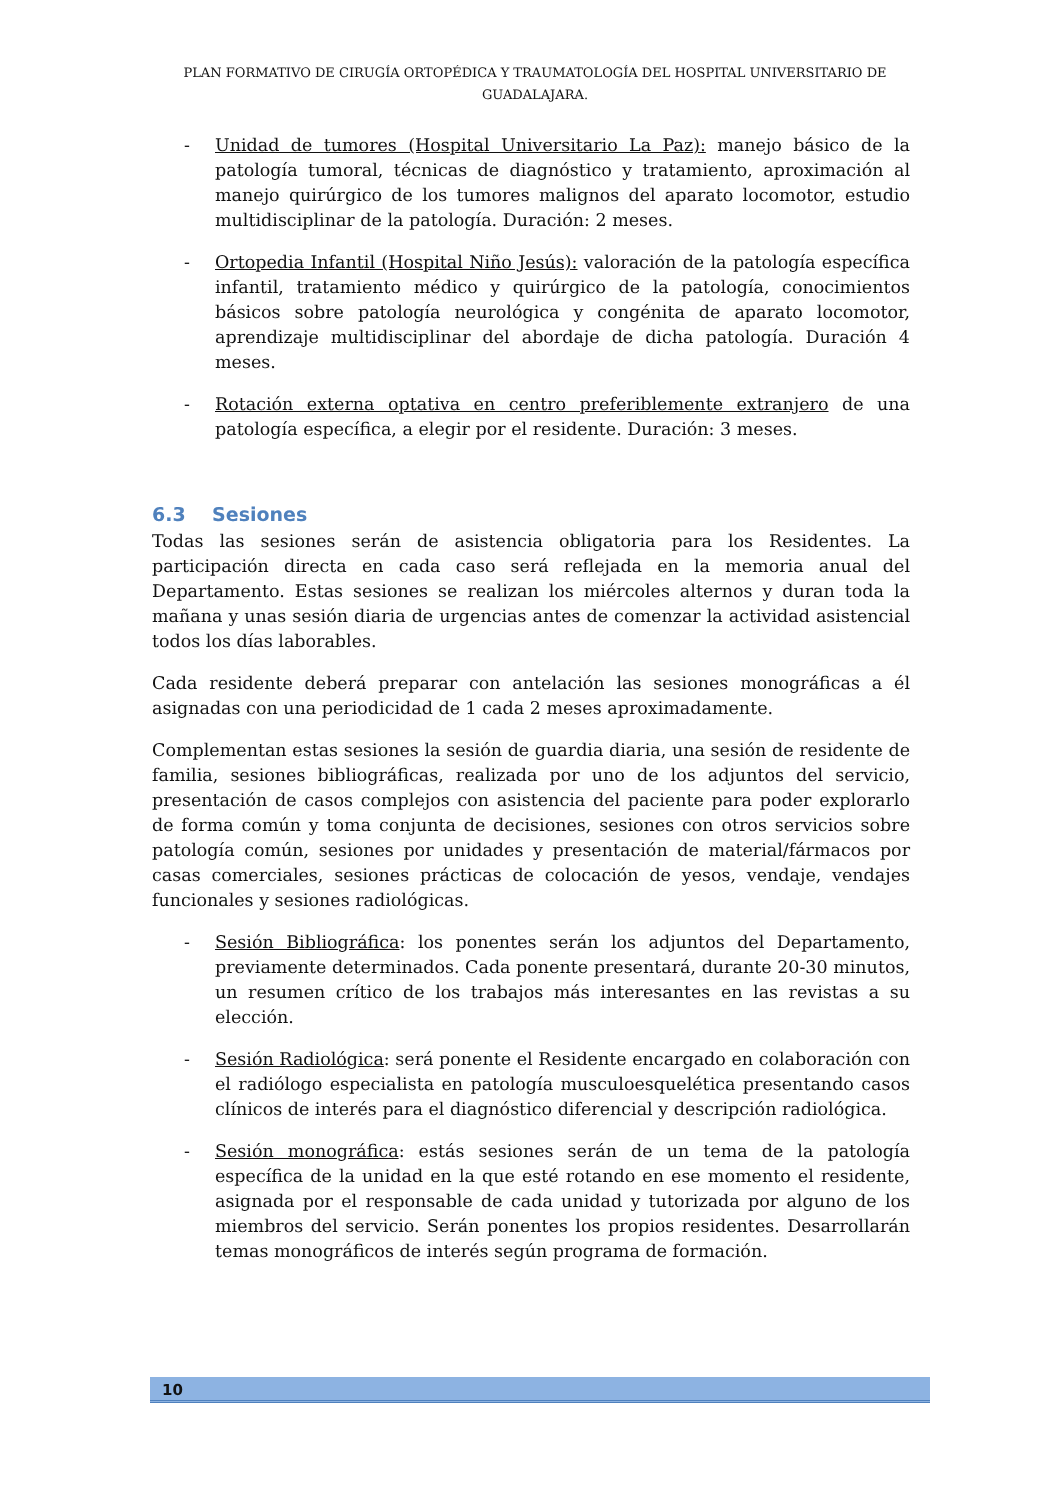PLAN FORMATIVO DE CIRUGÍA ORTOPÉDICA Y TRAUMATOLOGÍA DEL HOSPITAL UNIVERSITARIO DE GUADALAJARA.
- Unidad de tumores (Hospital Universitario La Paz): manejo básico de la patología tumoral, técnicas de diagnóstico y tratamiento, aproximación al manejo quirúrgico de los tumores malignos del aparato locomotor, estudio multidisciplinar de la patología. Duración: 2 meses.
- Ortopedia Infantil (Hospital Niño Jesús): valoración de la patología específica infantil, tratamiento médico y quirúrgico de la patología, conocimientos básicos sobre patología neurológica y congénita de aparato locomotor, aprendizaje multidisciplinar del abordaje de dicha patología. Duración 4 meses.
- Rotación externa optativa en centro preferiblemente extranjero de una patología específica, a elegir por el residente. Duración: 3 meses.
6.3 Sesiones
Todas las sesiones serán de asistencia obligatoria para los Residentes. La participación directa en cada caso será reflejada en la memoria anual del Departamento. Estas sesiones se realizan los miércoles alternos y duran toda la mañana y unas sesión diaria de urgencias antes de comenzar la actividad asistencial todos los días laborables.
Cada residente deberá preparar con antelación las sesiones monográficas a él asignadas con una periodicidad de 1 cada 2 meses aproximadamente.
Complementan estas sesiones la sesión de guardia diaria, una sesión de residente de familia, sesiones bibliográficas, realizada por uno de los adjuntos del servicio, presentación de casos complejos con asistencia del paciente para poder explorarlo de forma común y toma conjunta de decisiones, sesiones con otros servicios sobre patología común, sesiones por unidades y presentación de material/fármacos por casas comerciales, sesiones prácticas de colocación de yesos, vendaje, vendajes funcionales y sesiones radiológicas.
- Sesión Bibliográfica: los ponentes serán los adjuntos del Departamento, previamente determinados. Cada ponente presentará, durante 20-30 minutos, un resumen crítico de los trabajos más interesantes en las revistas a su elección.
- Sesión Radiológica: será ponente el Residente encargado en colaboración con el radiólogo especialista en patología musculoesquelética presentando casos clínicos de interés para el diagnóstico diferencial y descripción radiológica.
- Sesión monográfica: estás sesiones serán de un tema de la patología específica de la unidad en la que esté rotando en ese momento el residente, asignada por el responsable de cada unidad y tutorizada por alguno de los miembros del servicio. Serán ponentes los propios residentes. Desarrollarán temas monográficos de interés según programa de formación.
10